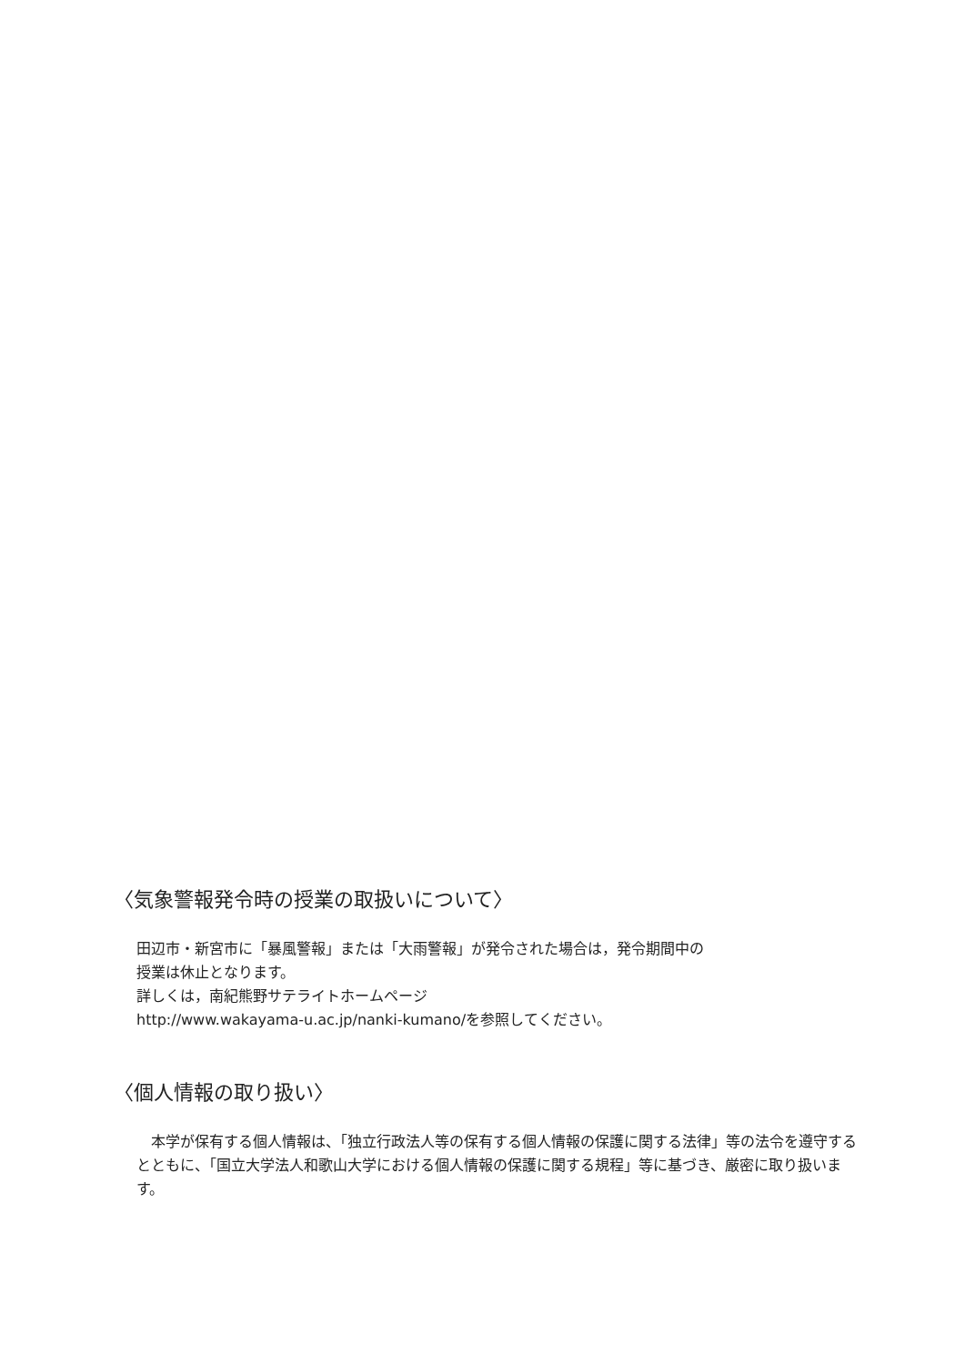〈気象警報発令時の授業の取扱いについて〉
田辺市・新宮市に「暴風警報」または「大雨警報」が発令された場合は，発令期間中の
授業は休止となります。
詳しくは，南紀熊野サテライトホームページ
http://www.wakayama-u.ac.jp/nanki-kumano/を参照してください。
〈個人情報の取り扱い〉
　本学が保有する個人情報は、「独立行政法人等の保有する個人情報の保護に関する法律」等の法令を遵守するとともに、「国立大学法人和歌山大学における個人情報の保護に関する規程」等に基づき、厳密に取り扱います。